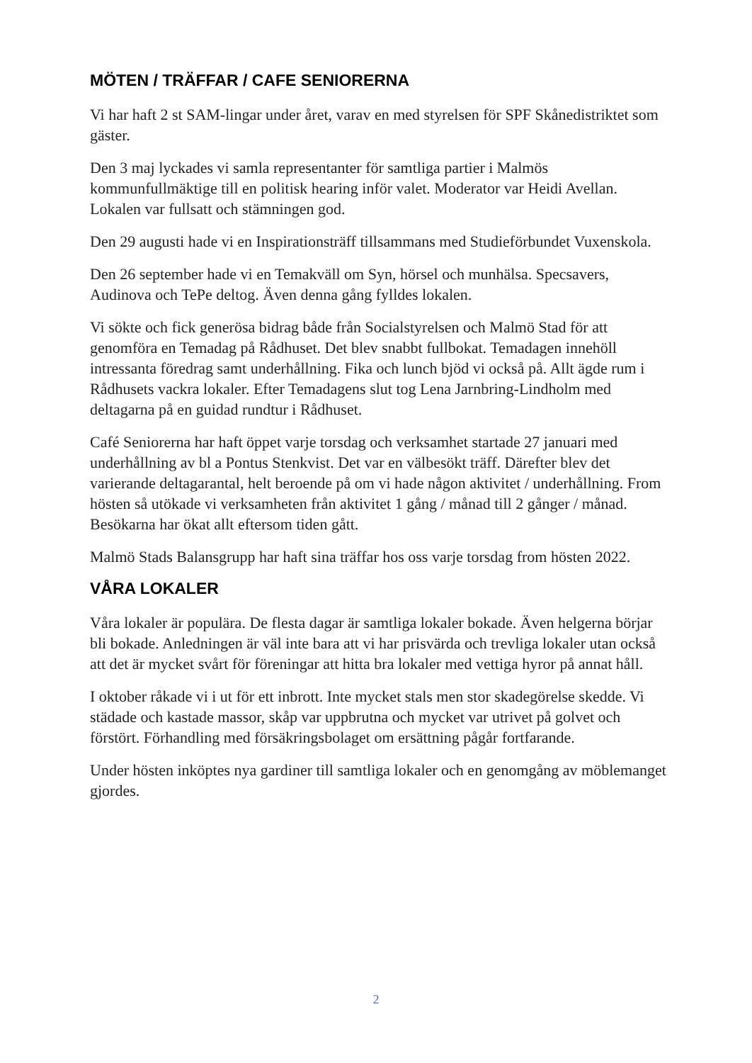MÖTEN / TRÄFFAR / CAFE SENIORERNA
Vi har haft 2 st SAM-lingar under året, varav en med styrelsen för SPF Skånedistriktet som gäster.
Den 3 maj lyckades vi samla representanter för samtliga partier i Malmös kommunfullmäktige till en politisk hearing inför valet. Moderator var Heidi Avellan. Lokalen var fullsatt och stämningen god.
Den 29 augusti hade vi en Inspirationsträff tillsammans med Studieförbundet Vuxenskola.
Den 26 september hade vi en Temakväll om Syn, hörsel och munhälsa. Specsavers, Audinova och TePe deltog. Även denna gång fylldes lokalen.
Vi sökte och fick generösa bidrag både från Socialstyrelsen och Malmö Stad för att genomföra en Temadag på Rådhuset. Det blev snabbt fullbokat. Temadagen innehöll intressanta föredrag samt underhållning. Fika och lunch bjöd vi också på. Allt ägde rum i Rådhusets vackra lokaler. Efter Temadagens slut tog Lena Jarnbring-Lindholm med deltagarna på en guidad rundtur i Rådhuset.
Café Seniorerna har haft öppet varje torsdag och verksamhet startade 27 januari med underhållning av bl a Pontus Stenkvist. Det var en välbesökt träff. Därefter blev det varierande deltagarantal, helt beroende på om vi hade någon aktivitet / underhållning. From hösten så utökade vi verksamheten från aktivitet 1 gång / månad till 2 gånger / månad. Besökarna har ökat allt eftersom tiden gått.
Malmö Stads Balansgrupp har haft sina träffar hos oss varje torsdag from hösten 2022.
VÅRA LOKALER
Våra lokaler är populära. De flesta dagar är samtliga lokaler bokade. Även helgerna börjar bli bokade. Anledningen är väl inte bara att vi har prisvärda och trevliga lokaler utan också att det är mycket svårt för föreningar att hitta bra lokaler med vettiga hyror på annat håll.
I oktober råkade vi i ut för ett inbrott. Inte mycket stals men stor skadegörelse skedde. Vi städade och kastade massor, skåp var uppbrutna och mycket var utrivet på golvet och förstört. Förhandling med försäkringsbolaget om ersättning pågår fortfarande.
Under hösten inköptes nya gardiner till samtliga lokaler och en genomgång av möblemanget gjordes.
2